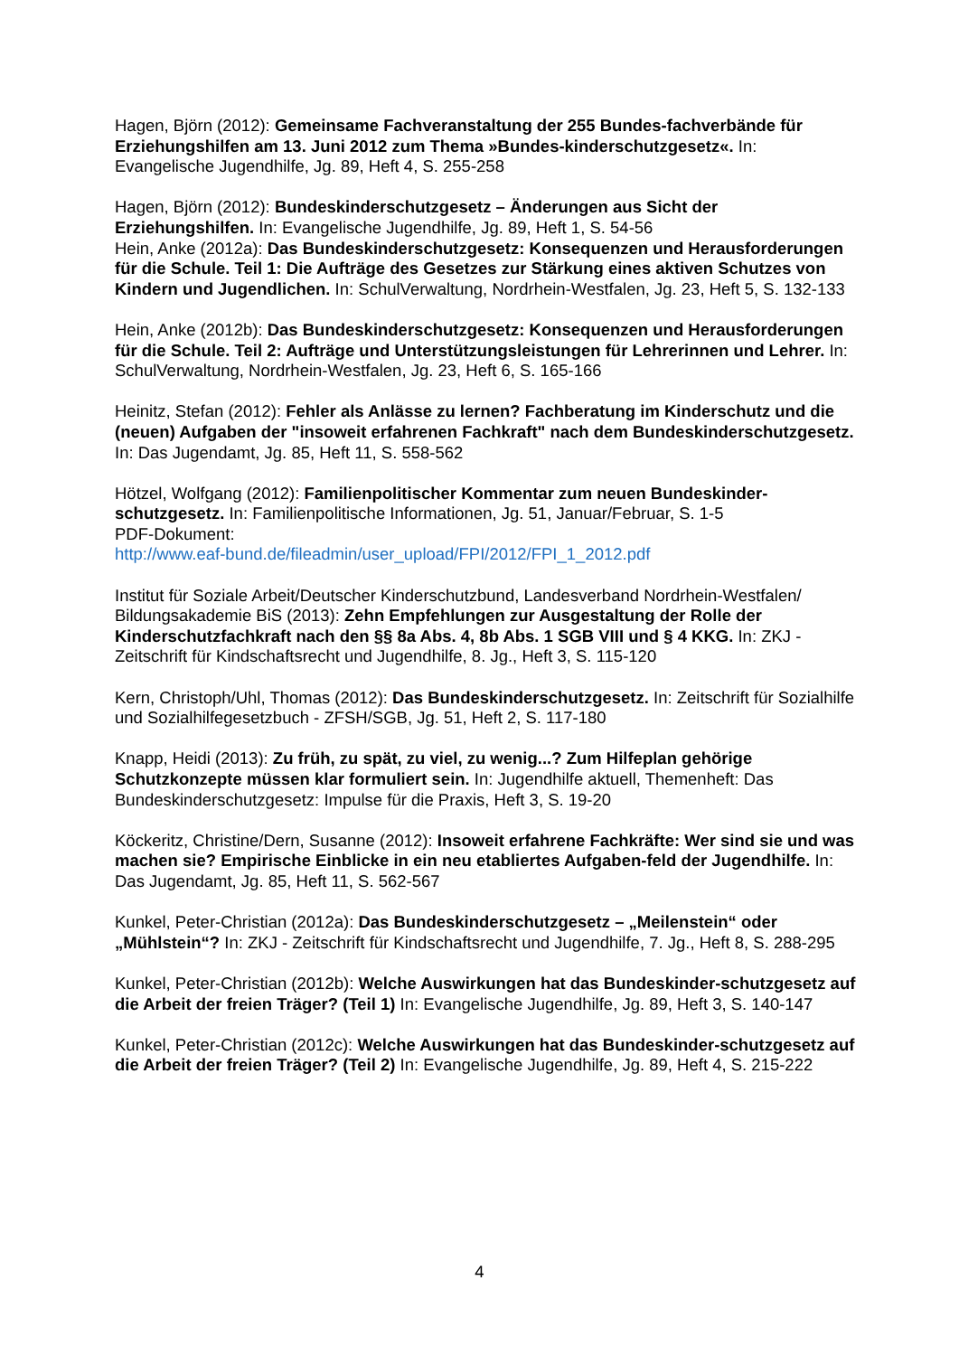Hagen, Björn (2012): Gemeinsame Fachveranstaltung der 255 Bundes-fachverbände für Erziehungshilfen am 13. Juni 2012 zum Thema »Bundes-kinderschutzgesetz«. In: Evangelische Jugendhilfe, Jg. 89, Heft 4, S. 255-258
Hagen, Björn (2012): Bundeskinderschutzgesetz – Änderungen aus Sicht der Erziehungshilfen. In: Evangelische Jugendhilfe, Jg. 89, Heft 1, S. 54-56
Hein, Anke (2012a): Das Bundeskinderschutzgesetz: Konsequenzen und Herausforderungen für die Schule. Teil 1: Die Aufträge des Gesetzes zur Stärkung eines aktiven Schutzes von Kindern und Jugendlichen. In: SchulVerwaltung, Nordrhein-Westfalen, Jg. 23, Heft 5, S. 132-133
Hein, Anke (2012b): Das Bundeskinderschutzgesetz: Konsequenzen und Herausforderungen für die Schule. Teil 2: Aufträge und Unterstützungsleistungen für Lehrerinnen und Lehrer. In: SchulVerwaltung, Nordrhein-Westfalen, Jg. 23, Heft 6, S. 165-166
Heinitz, Stefan (2012): Fehler als Anlässe zu lernen? Fachberatung im Kinderschutz und die (neuen) Aufgaben der "insoweit erfahrenen Fachkraft" nach dem Bundeskinderschutzgesetz. In: Das Jugendamt, Jg. 85, Heft 11, S. 558-562
Hötzel, Wolfgang (2012): Familienpolitischer Kommentar zum neuen Bundeskinder-schutzgesetz. In: Familienpolitische Informationen, Jg. 51, Januar/Februar, S. 1-5
PDF-Dokument:
http://www.eaf-bund.de/fileadmin/user_upload/FPI/2012/FPI_1_2012.pdf
Institut für Soziale Arbeit/Deutscher Kinderschutzbund, Landesverband Nordrhein-Westfalen/ Bildungsakademie BiS (2013): Zehn Empfehlungen zur Ausgestaltung der Rolle der Kinderschutzfachkraft nach den §§ 8a Abs. 4, 8b Abs. 1 SGB VIII und § 4 KKG. In: ZKJ - Zeitschrift für Kindschaftsrecht und Jugendhilfe, 8. Jg., Heft 3, S. 115-120
Kern, Christoph/Uhl, Thomas (2012): Das Bundeskinderschutzgesetz. In: Zeitschrift für Sozialhilfe und Sozialhilfegesetzbuch - ZFSH/SGB, Jg. 51, Heft 2, S. 117-180
Knapp, Heidi (2013): Zu früh, zu spät, zu viel, zu wenig...? Zum Hilfeplan gehörige Schutzkonzepte müssen klar formuliert sein. In: Jugendhilfe aktuell, Themenheft: Das Bundeskinderschutzgesetz: Impulse für die Praxis, Heft 3, S. 19-20
Köckeritz, Christine/Dern, Susanne (2012): Insoweit erfahrene Fachkräfte: Wer sind sie und was machen sie? Empirische Einblicke in ein neu etabliertes Aufgaben-feld der Jugendhilfe. In: Das Jugendamt, Jg. 85, Heft 11, S. 562-567
Kunkel, Peter-Christian (2012a): Das Bundeskinderschutzgesetz – „Meilenstein“ oder „Mühlstein“? In: ZKJ - Zeitschrift für Kindschaftsrecht und Jugendhilfe, 7. Jg., Heft 8, S. 288-295
Kunkel, Peter-Christian (2012b): Welche Auswirkungen hat das Bundeskinder-schutzgesetz auf die Arbeit der freien Träger? (Teil 1) In: Evangelische Jugendhilfe, Jg. 89, Heft 3, S. 140-147
Kunkel, Peter-Christian (2012c): Welche Auswirkungen hat das Bundeskinder-schutzgesetz auf die Arbeit der freien Träger? (Teil 2) In: Evangelische Jugendhilfe, Jg. 89, Heft 4, S. 215-222
4